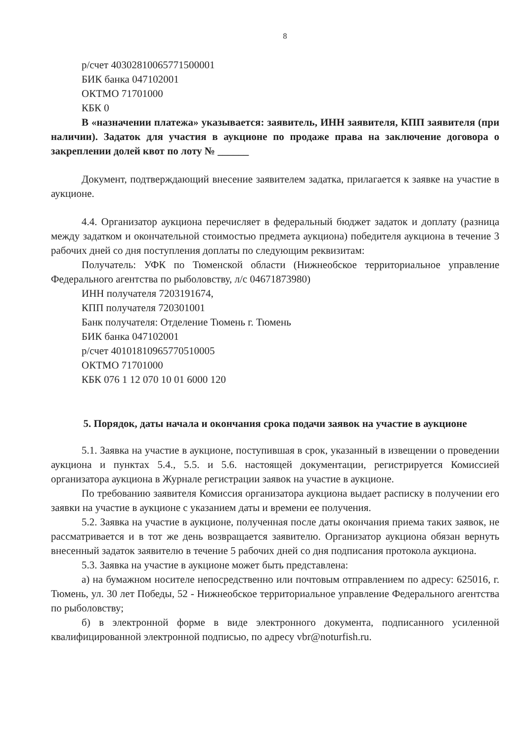8
р/счет 40302810065771500001
БИК банка 047102001
ОКТМО 71701000
КБК 0
В «назначении платежа» указывается: заявитель, ИНН заявителя, КПП заявителя (при наличии). Задаток для участия в аукционе по продаже права на заключение договора о закреплении долей квот по лоту № ______
Документ, подтверждающий внесение заявителем задатка, прилагается к заявке на участие в аукционе.
4.4. Организатор аукциона перечисляет в федеральный бюджет задаток и доплату (разница между задатком и окончательной стоимостью предмета аукциона) победителя аукциона в течение 3 рабочих дней со дня поступления доплаты по следующим реквизитам:
Получатель: УФК по Тюменской области (Нижнеобское территориальное управление Федерального агентства по рыболовству, л/с 04671873980)
ИНН получателя 7203191674,
КПП получателя 720301001
Банк получателя: Отделение Тюмень г. Тюмень
БИК банка 047102001
р/счет 40101810965770510005
ОКТМО 71701000
КБК 076 1 12 070 10 01 6000 120
5. Порядок, даты начала и окончания срока подачи заявок на участие в аукционе
5.1. Заявка на участие в аукционе, поступившая в срок, указанный в извещении о проведении аукциона и пунктах 5.4., 5.5. и 5.6. настоящей документации, регистрируется Комиссией организатора аукциона в Журнале регистрации заявок на участие в аукционе.
По требованию заявителя Комиссия организатора аукциона выдает расписку в получении его заявки на участие в аукционе с указанием даты и времени ее получения.
5.2. Заявка на участие в аукционе, полученная после даты окончания приема таких заявок, не рассматривается и в тот же день возвращается заявителю. Организатор аукциона обязан вернуть внесенный задаток заявителю в течение 5 рабочих дней со дня подписания протокола аукциона.
5.3. Заявка на участие в аукционе может быть представлена:
а) на бумажном носителе непосредственно или почтовым отправлением по адресу: 625016, г. Тюмень, ул. 30 лет Победы, 52 - Нижнеобское территориальное управление Федерального агентства по рыболовству;
б) в электронной форме в виде электронного документа, подписанного усиленной квалифицированной электронной подписью, по адресу vbr@noturfish.ru.